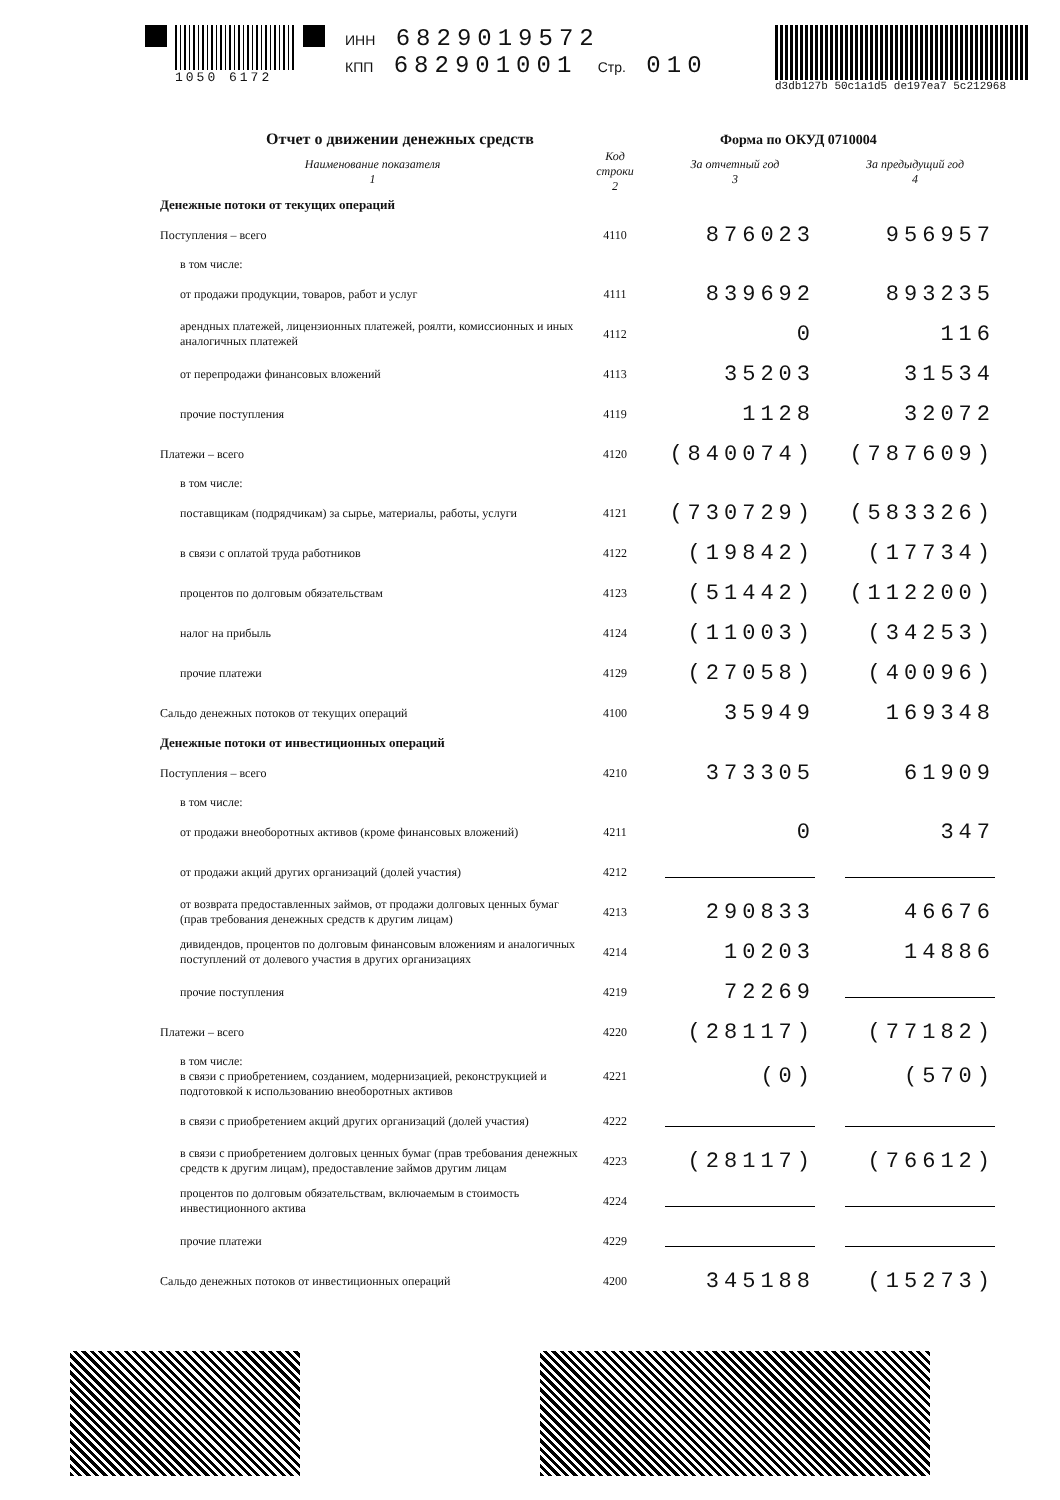1050 6172 ИНН 6829019572
КПП 682901001 Стр. 010
d3db127b 50c1a1d5 de197ea7 5c212968
Отчет о движении денежных средств
Форма по ОКУД 0710004
| Наименование показателя 1 | Код строки 2 | За отчетный год 3 | За предыдущий год 4 |
| --- | --- | --- | --- |
| Денежные потоки от текущих операций | | | |
| Поступления – всего | 4110 | 876023 | 956957 |
| в том числе: | | | |
| от продажи продукции, товаров, работ и услуг | 4111 | 839692 | 893235 |
| арендных платежей, лицензионных платежей, роялти, комиссионных и иных аналогичных платежей | 4112 | 0 | 116 |
| от перепродажи финансовых вложений | 4113 | 35203 | 31534 |
| прочие поступления | 4119 | 1128 | 32072 |
| Платежи – всего | 4120 | (840074) | (787609) |
| в том числе: | | | |
| поставщикам (подрядчикам) за сырье, материалы, работы, услуги | 4121 | (730729) | (583326) |
| в связи с оплатой труда работников | 4122 | (19842) | (17734) |
| процентов по долговым обязательствам | 4123 | (51442) | (112200) |
| налог на прибыль | 4124 | (11003) | (34253) |
| прочие платежи | 4129 | (27058) | (40096) |
| Сальдо денежных потоков от текущих операций | 4100 | 35949 | 169348 |
| Денежные потоки от инвестиционных операций | | | |
| Поступления – всего | 4210 | 373305 | 61909 |
| в том числе: | | | |
| от продажи внеоборотных активов (кроме финансовых вложений) | 4211 | 0 | 347 |
| от продажи акций других организаций (долей участия) | 4212 | | |
| от возврата предоставленных займов, от продажи долговых ценных бумаг (прав требования денежных средств к другим лицам) | 4213 | 290833 | 46676 |
| дивидендов, процентов по долговым финансовым вложениям и аналогичных поступлений от долевого участия в других организациях | 4214 | 10203 | 14886 |
| прочие поступления | 4219 | 72269 | |
| Платежи – всего | 4220 | (28117) | (77182) |
| в том числе: в связи с приобретением, созданием, модернизацией, реконструкцией и подготовкой к использованию внеоборотных активов | 4221 | (0) | (570) |
| в связи с приобретением акций других организаций (долей участия) | 4222 | | |
| в связи с приобретением долговых ценных бумаг (прав требования денежных средств к другим лицам), предоставление займов другим лицам | 4223 | (28117) | (76612) |
| процентов по долговым обязательствам, включаемым в стоимость инвестиционного актива | 4224 | | |
| прочие платежи | 4229 | | |
| Сальдо денежных потоков от инвестиционных операций | 4200 | 345188 | (15273) |